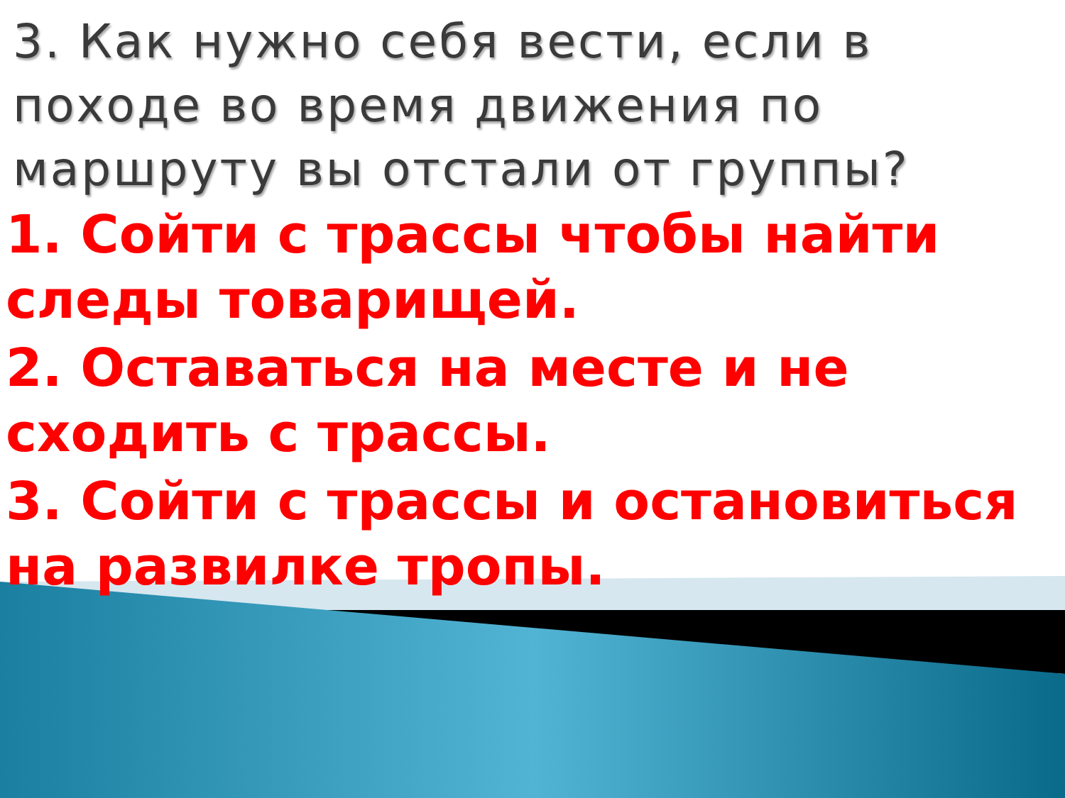3. Как нужно себя вести, если в походе во время движения по маршруту вы отстали от группы?
1. Сойти с трассы чтобы найти следы товарищей.
2. Оставаться на месте и не сходить с трассы.
3. Сойти с трассы и остановиться на развилке тропы.